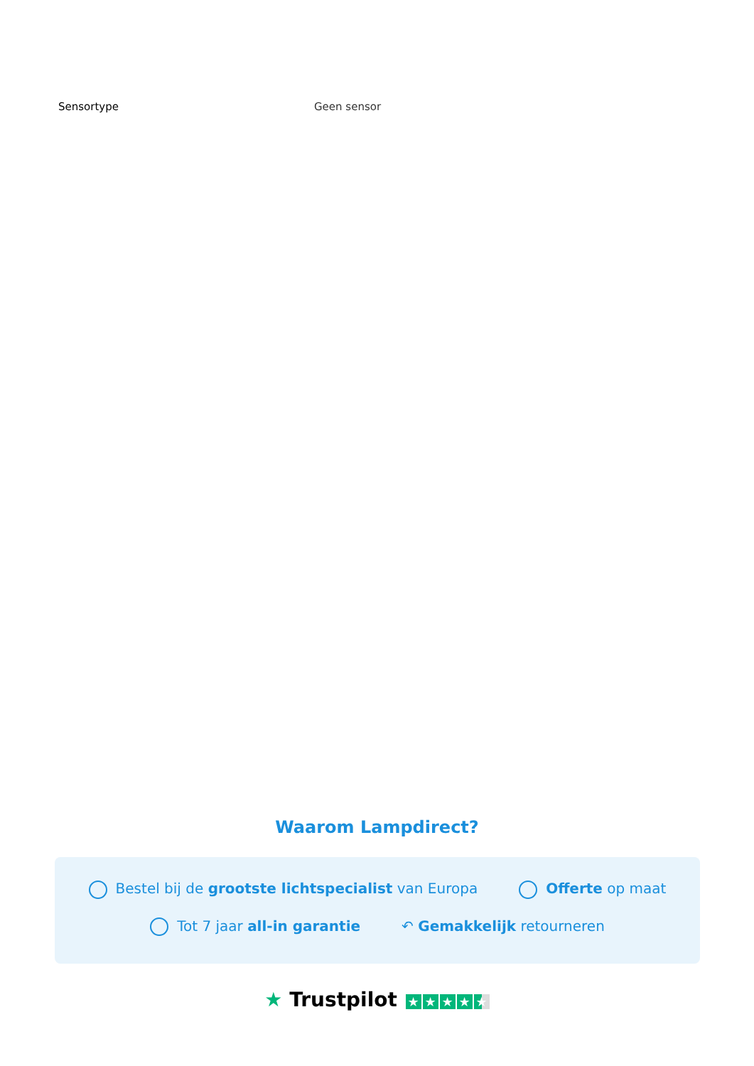| Sensortype | Geen sensor |
Waarom Lampdirect?
Bestel bij de grootste lichtspecialist van Europa Offerte op maat
Tot 7 jaar all-in garantie ↶ Gemakkelijk retourneren
★ Trustpilot ★ ★ ★ ★ ★